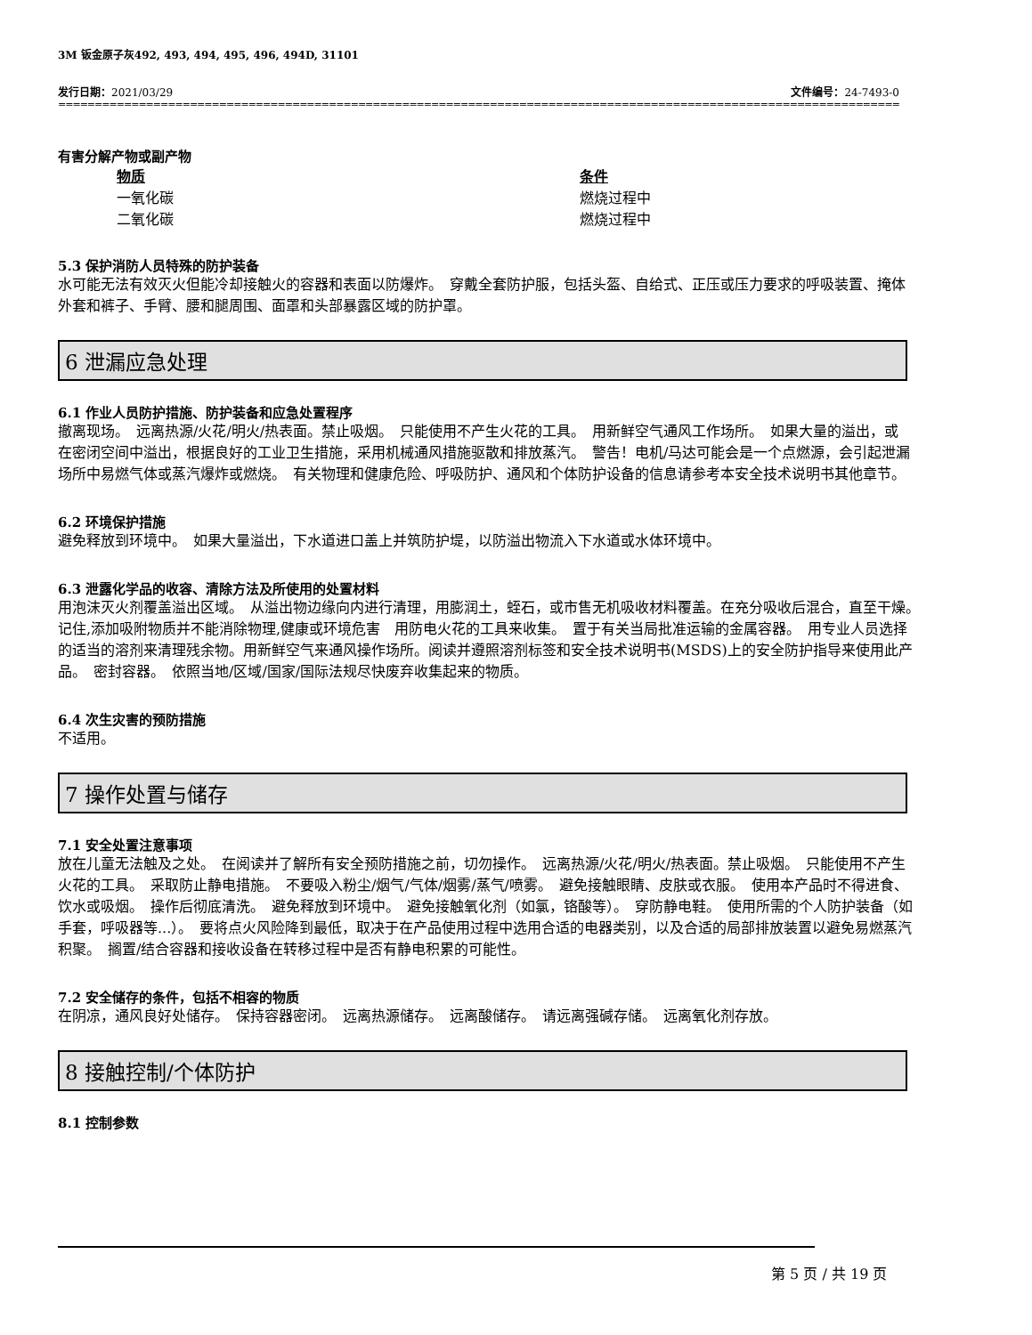3M 钣金原子灰492, 493, 494, 495, 496, 494D, 31101
发行日期：2021/03/29 文件编号：24-7493-0
==============================================================================================================================================
有害分解产物或副产物
| 物质 | 条件 |
| 一氧化碳 | 燃烧过程中 |
| 二氧化碳 | 燃烧过程中 |
5.3 保护消防人员特殊的防护装备
水可能无法有效灭火但能冷却接触火的容器和表面以防爆炸。　穿戴全套防护服，包括头盔、自给式、正压或压力要求的呼吸装置、掩体外套和裤子、手臂、腰和腿周围、面罩和头部暴露区域的防护罩。
6 泄漏应急处理
6.1 作业人员防护措施、防护装备和应急处置程序
撤离现场。　远离热源/火花/明火/热表面。禁止吸烟。　只能使用不产生火花的工具。　用新鲜空气通风工作场所。　如果大量的溢出，或在密闭空间中溢出，根据良好的工业卫生措施，采用机械通风措施驱散和排放蒸汽。　警告！电机/马达可能会是一个点燃源，会引起泄漏场所中易燃气体或蒸汽爆炸或燃烧。　有关物理和健康危险、呼吸防护、通风和个体防护设备的信息请参考本安全技术说明书其他章节。
6.2 环境保护措施
避免释放到环境中。　如果大量溢出，下水道进口盖上并筑防护堤，以防溢出物流入下水道或水体环境中。
6.3 泄露化学品的收容、清除方法及所使用的处置材料
用泡沫灭火剂覆盖溢出区域。　从溢出物边缘向内进行清理，用膨润土，蛭石，或市售无机吸收材料覆盖。在充分吸收后混合，直至干燥。　记住,添加吸附物质并不能消除物理,健康或环境危害　用防电火花的工具来收集。　置于有关当局批准运输的金属容器。　用专业人员选择的适当的溶剂来清理残余物。用新鲜空气来通风操作场所。阅读并遵照溶剂标签和安全技术说明书(MSDS)上的安全防护指导来使用此产品。　密封容器。　依照当地/区域/国家/国际法规尽快废弃收集起来的物质。
6.4 次生灾害的预防措施
不适用。
7 操作处置与储存
7.1 安全处置注意事项
放在儿童无法触及之处。　在阅读并了解所有安全预防措施之前，切勿操作。　远离热源/火花/明火/热表面。禁止吸烟。　只能使用不产生火花的工具。　采取防止静电措施。　不要吸入粉尘/烟气/气体/烟雾/蒸气/喷雾。　避免接触眼睛、皮肤或衣服。　使用本产品时不得进食、饮水或吸烟。　操作后彻底清洗。　避免释放到环境中。　避免接触氧化剂（如氯，铬酸等）。　穿防静电鞋。　使用所需的个人防护装备（如手套，呼吸器等...）。　要将点火风险降到最低，取决于在产品使用过程中选用合适的电器类别，以及合适的局部排放装置以避免易燃蒸汽积聚。　搁置/结合容器和接收设备在转移过程中是否有静电积累的可能性。
7.2 安全储存的条件，包括不相容的物质
在阴凉，通风良好处储存。　保持容器密闭。　远离热源储存。　远离酸储存。　请远离强碱存储。　远离氧化剂存放。
8 接触控制/个体防护
8.1 控制参数
第 5 页 / 共 19 页